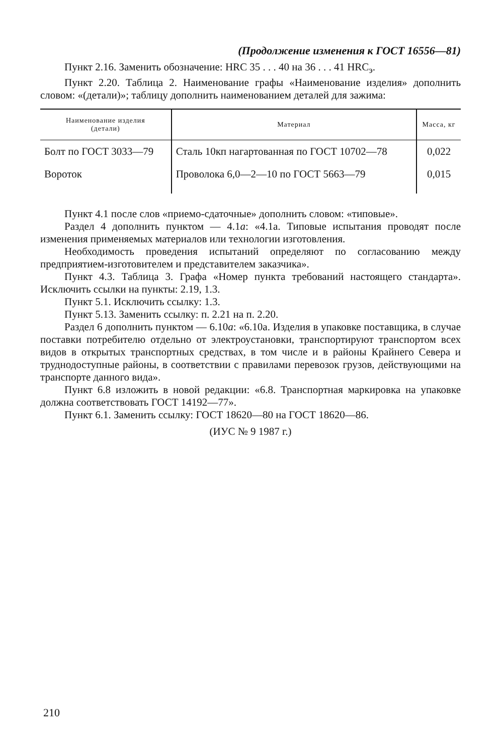(Продолжение изменения к ГОСТ 16556—81)
Пункт 2.16. Заменить обозначение: HRC 35 . . . 40 на 36 . . . 41 HRC<sub>э</sub>.
Пункт 2.20. Таблица 2. Наименование графы «Наименование изделия» дополнить словом: «(детали)»; таблицу дополнить наименованием деталей для зажима:
| Наименование изделия (детали) | Материал | Масса, кг |
| --- | --- | --- |
| Болт по ГОСТ 3033—79 | Сталь 10кп нагартованная по ГОСТ 10702—78 | 0,022 |
| Вороток | Проволока 6,0—2—10 по ГОСТ 5663—79 | 0,015 |
Пункт 4.1 после слов «приемо-сдаточные» дополнить словом: «типовые».
Раздел 4 дополнить пунктом — 4.1а: «4.1а. Типовые испытания проводят после изменения применяемых материалов или технологии изготовления.
Необходимость проведения испытаний определяют по согласованию между предприятием-изготовителем и представителем заказчика».
Пункт 4.3. Таблица 3. Графа «Номер пункта требований настоящего стандарта». Исключить ссылки на пункты: 2.19, 1.3.
Пункт 5.1. Исключить ссылку: 1.3.
Пункт 5.13. Заменить ссылку: п. 2.21 на п. 2.20.
Раздел 6 дополнить пунктом — 6.10а: «6.10а. Изделия в упаковке поставщика, в случае поставки потребителю отдельно от электроустановки, транспортируют транспортом всех видов в открытых транспортных средствах, в том числе и в районы Крайнего Севера и труднодоступные районы, в соответствии с правилами перевозок грузов, действующими на транспорте данного вида».
Пункт 6.8 изложить в новой редакции: «6.8. Транспортная маркировка на упаковке должна соответствовать ГОСТ 14192—77».
Пункт 6.1. Заменить ссылку: ГОСТ 18620—80 на ГОСТ 18620—86.
(ИУС № 9 1987 г.)
210